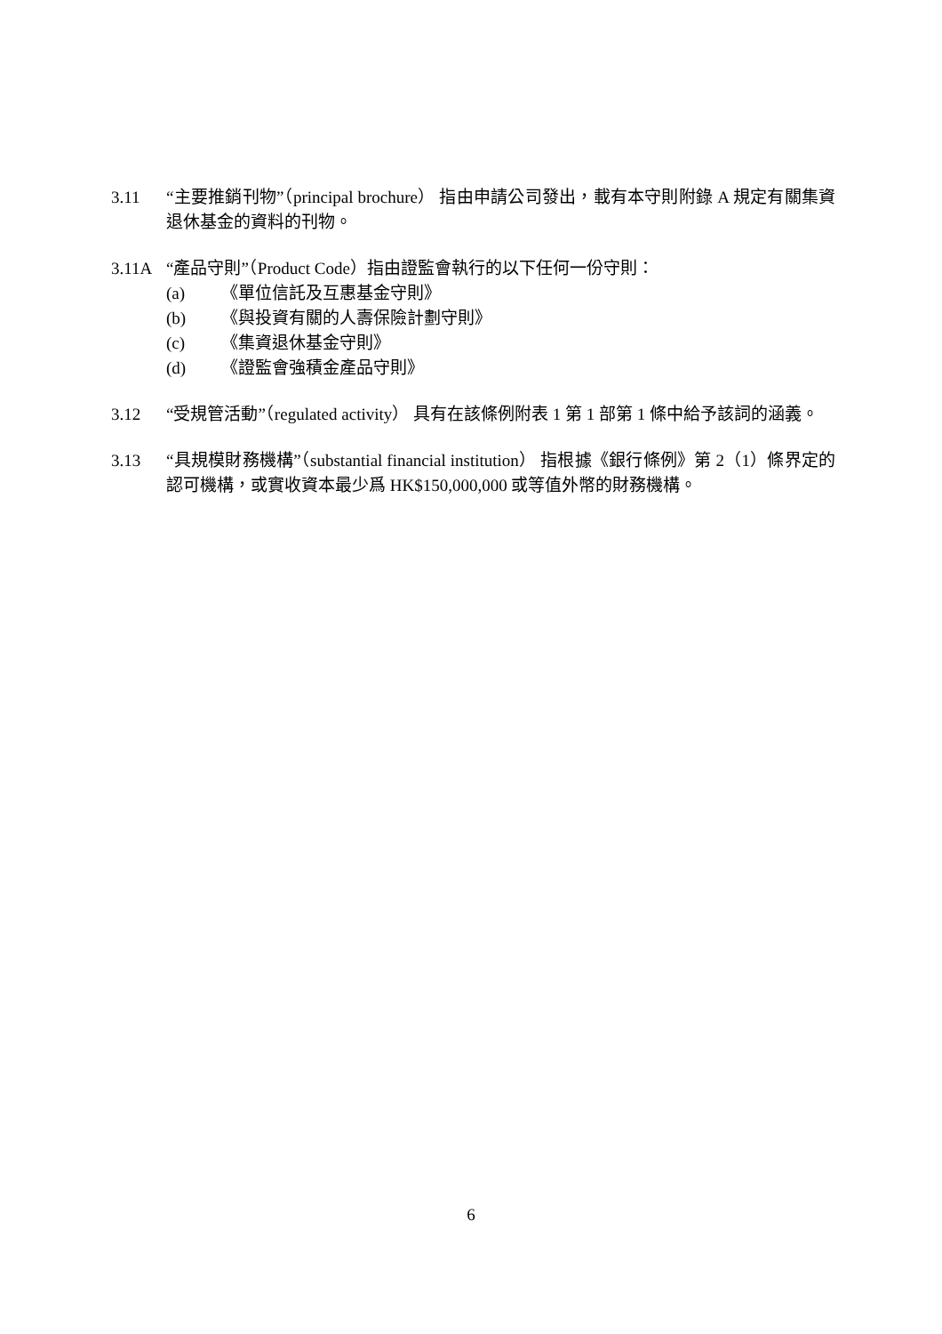3.11 “主要推銷刊物”（principal brochure） 指由申請公司發出，載有本守則附錄 A 規定有關集資退休基金的資料的刊物。
3.11A “產品守則”（Product Code）指由證監會執行的以下任何一份守則：
(a) 《單位信託及互惠基金守則》
(b) 《與投資有關的人壽保險計劃守則》
(c) 《集資退休基金守則》
(d) 《證監會強積金產品守則》
3.12 “受規管活動”（regulated activity） 具有在該條例附表 1 第 1 部第 1 條中給予該詞的涵義。
3.13 “具規模財務機構”（substantial financial institution） 指根據《銀行條例》第 2（1）條界定的認可機構，或實收資本最少爲 HK$150,000,000 或等值外幣的財務機構。
6